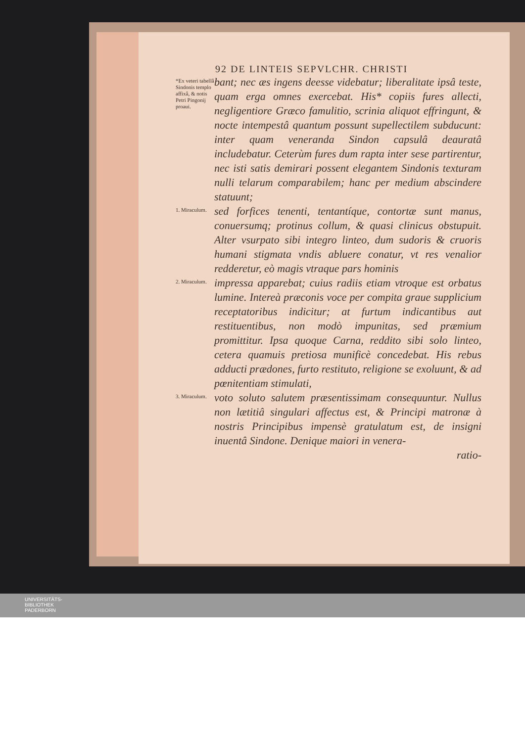92 DE LINTEIS SEPVLCHR. CHRISTI
*Ex veteri tabellâ Sindonis templo affixâ, & notis Petri Pingonij proaui.
bant; nec æs ingens deesse videbatur; liberalitate ipsâ teste, quam erga omnes exercebat. His* copiis fures allecti, negligentiore Græco famulitio, scrinia aliquot effringunt, & nocte intempestâ quantum possunt supellectilem subducunt: inter quam veneranda Sindon capsulâ deauratâ includebatur. Ceterùm fures dum rapta inter sese partirentur, nec isti satis demirari possent elegantem Sindonis texturam nulli telarum comparabilem; hanc per medium abscindere statuunt;
1. Miraculum.
sed forfices tenenti, tentantíque, contortæ sunt manus, conuersumq; protinus collum, & quasi clinicus obstupuit. Alter vsurpato sibi integro linteo, dum sudoris & cruoris humani stigmata vndis abluere conatur, vt res venalior redderetur, eò magis vtraque pars hominis
2. Miraculum.
impressa apparebat; cuius radiis etiam vtroque est orbatus lumine. Intereà præconis voce per compita graue supplicium receptatoribus indicitur; at furtum indicantibus aut restituentibus, non modò impunitas, sed præmium promittitur. Ipsa quoque Carna, reddito sibi solo linteo, cetera quamuis pretiosa munificè concedebat. His rebus adducti prædones, furto restituto, religione se exoluunt, & ad pœnitentiam stimulati,
3. Miraculum.
voto soluto salutem præsentissimam consequuntur. Nullus non lætitiâ singulari affectus est, & Principi matronæ à nostris Principibus impensè gratulatum est, de insigni inuentâ Sindone. Denique maiori in venera-
ratio-
UNIVERSITÄTS-
BIBLIOTHEK
PADERBORN